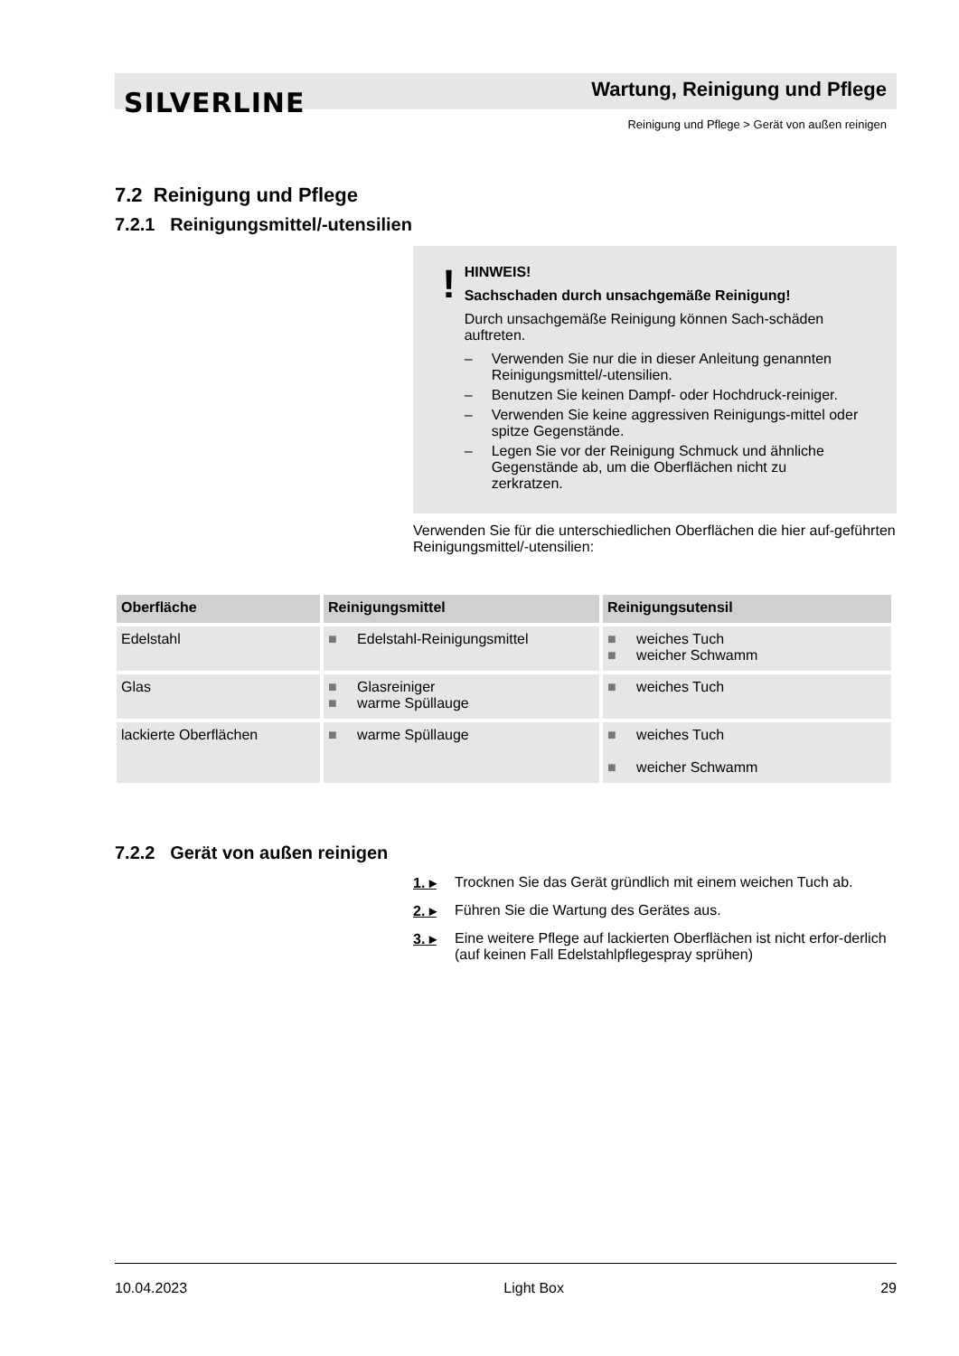SILVERLINE
Wartung, Reinigung und Pflege
Reinigung und Pflege > Gerät von außen reinigen
7.2 Reinigung und Pflege
7.2.1 Reinigungsmittel/-utensilien
!
HINWEIS!
Sachschaden durch unsachgemäße Reinigung!
Durch unsachgemäße Reinigung können Sach-schäden auftreten.
– Verwenden Sie nur die in dieser Anleitung genannten Reinigungsmittel/-utensilien.
– Benutzen Sie keinen Dampf- oder Hochdruck-reiniger.
– Verwenden Sie keine aggressiven Reinigungs-mittel oder spitze Gegenstände.
– Legen Sie vor der Reinigung Schmuck und ähnliche Gegenstände ab, um die Oberflächen nicht zu zerkratzen.
Verwenden Sie für die unterschiedlichen Oberflächen die hier auf-geführten Reinigungsmittel/-utensilien:
| Oberfläche | Reinigungsmittel | Reinigungsutensil |
| --- | --- | --- |
| Edelstahl | ■ Edelstahl-Reinigungsmittel | ■ weiches Tuch ■ weicher Schwamm |
| Glas | ■ Glasreiniger ■ warme Spüllauge | ■ weiches Tuch |
| lackierte Oberflächen | ■ warme Spüllauge | ■ weiches Tuch ■ weicher Schwamm |
7.2.2 Gerät von außen reinigen
1. ▸ Trocknen Sie das Gerät gründlich mit einem weichen Tuch ab.
2. ▸ Führen Sie die Wartung des Gerätes aus.
3. ▸ Eine weitere Pflege auf lackierten Oberflächen ist nicht erfor-derlich (auf keinen Fall Edelstahlpflegespray sprühen)
10.04.2023 Light Box 29